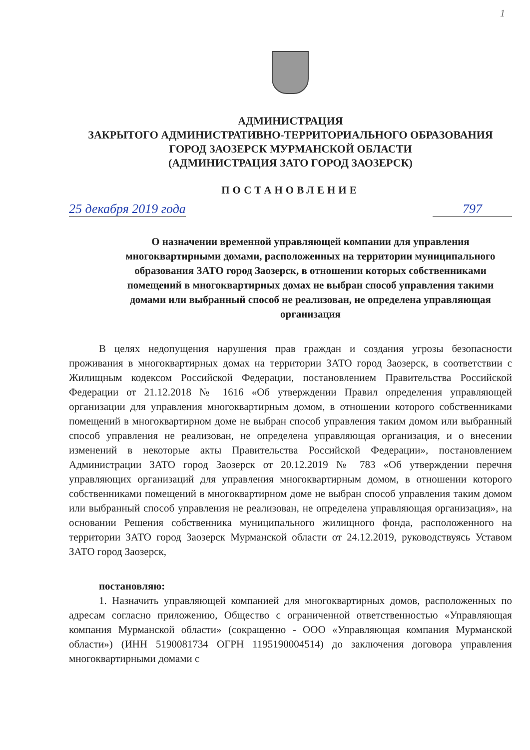1
АДМИНИСТРАЦИЯ
ЗАКРЫТОГО АДМИНИСТРАТИВНО-ТЕРРИТОРИАЛЬНОГО ОБРАЗОВАНИЯ
ГОРОД ЗАОЗЕРСК МУРМАНСКОЙ ОБЛАСТИ
(АДМИНИСТРАЦИЯ ЗАТО ГОРОД ЗАОЗЕРСК)
ПОСТАНОВЛЕНИЕ
25 декабря 2019 года 797
О назначении временной управляющей компании для управления многоквартирными домами, расположенных на территории муниципального образования ЗАТО город Заозерск, в отношении которых собственниками помещений в многоквартирных домах не выбран способ управления такими домами или выбранный способ не реализован, не определена управляющая организация
В целях недопущения нарушения прав граждан и создания угрозы безопасности проживания в многоквартирных домах на территории ЗАТО город Заозерск, в соответствии с Жилищным кодексом Российской Федерации, постановлением Правительства Российской Федерации от 21.12.2018 № 1616 «Об утверждении Правил определения управляющей организации для управления многоквартирным домом, в отношении которого собственниками помещений в многоквартирном доме не выбран способ управления таким домом или выбранный способ управления не реализован, не определена управляющая организация, и о внесении изменений в некоторые акты Правительства Российской Федерации», постановлением Администрации ЗАТО город Заозерск от 20.12.2019 № 783 «Об утверждении перечня управляющих организаций для управления многоквартирным домом, в отношении которого собственниками помещений в многоквартирном доме не выбран способ управления таким домом или выбранный способ управления не реализован, не определена управляющая организация», на основании Решения собственника муниципального жилищного фонда, расположенного на территории ЗАТО город Заозерск Мурманской области от 24.12.2019, руководствуясь Уставом ЗАТО город Заозерск,
постановляю:
1. Назначить управляющей компанией для многоквартирных домов, расположенных по адресам согласно приложению, Общество с ограниченной ответственностью «Управляющая компания Мурманской области» (сокращенно - ООО «Управляющая компания Мурманской области») (ИНН 5190081734 ОГРН 1195190004514) до заключения договора управления многоквартирными домами с